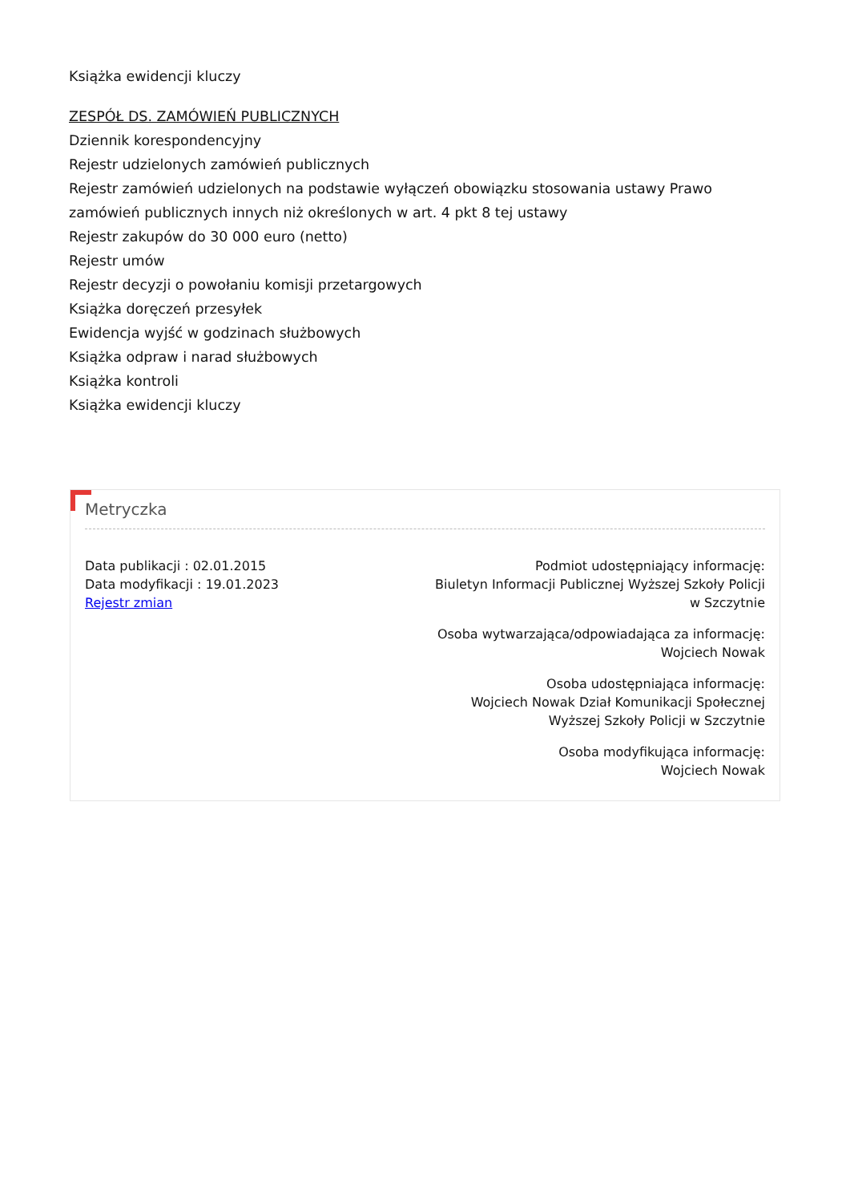Książka ewidencji kluczy
ZESPÓŁ DS. ZAMÓWIEŃ PUBLICZNYCH
Dziennik korespondencyjny
Rejestr udzielonych zamówień publicznych
Rejestr zamówień udzielonych na podstawie wyłączeń obowiązku stosowania ustawy Prawo zamówień publicznych innych niż określonych w art. 4 pkt 8 tej ustawy
Rejestr zakupów do 30 000 euro (netto)
Rejestr umów
Rejestr decyzji o powołaniu komisji przetargowych
Książka doręczeń przesyłek
Ewidencja wyjść w godzinach służbowych
Książka odpraw i narad służbowych
Książka kontroli
Książka ewidencji kluczy
Metryczka
Data publikacji : 02.01.2015
Data modyfikacji : 19.01.2023
Rejestr zmian
Podmiot udostępniający informację:
Biuletyn Informacji Publicznej Wyższej Szkoły Policji
w Szczytnie
Osoba wytwarzająca/odpowiadająca za informację:
Wojciech Nowak
Osoba udostępniająca informację:
Wojciech Nowak Dział Komunikacji Społecznej
Wyższej Szkoły Policji w Szczytnie
Osoba modyfikująca informację:
Wojciech Nowak